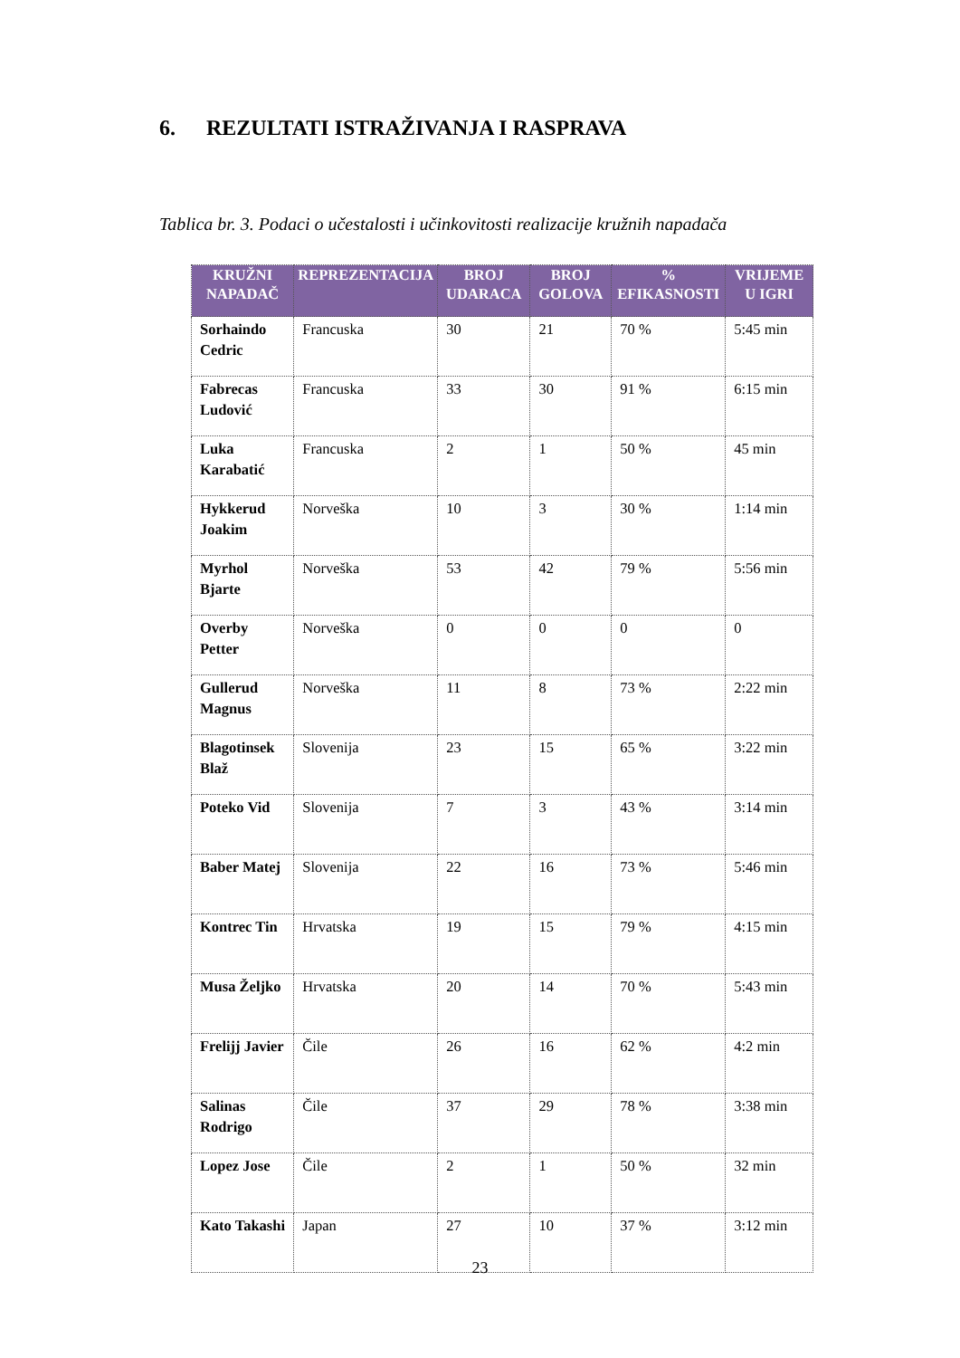6. REZULTATI ISTRAŽIVANJA I RASPRAVA
Tablica br. 3. Podaci o učestalosti i učinkovitosti realizacije kružnih napadača
| KRUŽNI NAPADAČ | REPREZENTACIJA | BROJ UDARACA | BROJ GOLOVA | % EFIKASNOSTI | VRIJEME U IGRI |
| --- | --- | --- | --- | --- | --- |
| Sorhaindo Cedric | Francuska | 30 | 21 | 70 % | 5:45 min |
| Fabrecas Ludović | Francuska | 33 | 30 | 91 % | 6:15 min |
| Luka Karabatić | Francuska | 2 | 1 | 50 % | 45 min |
| Hykkerud Joakim | Norveška | 10 | 3 | 30 % | 1:14 min |
| Myrhol Bjarte | Norveška | 53 | 42 | 79 % | 5:56 min |
| Overby Petter | Norveška | 0 | 0 | 0 | 0 |
| Gullerud Magnus | Norveška | 11 | 8 | 73 % | 2:22 min |
| Blagotinsek Blaž | Slovenija | 23 | 15 | 65 % | 3:22 min |
| Poteko Vid | Slovenija | 7 | 3 | 43 % | 3:14 min |
| Baber Matej | Slovenija | 22 | 16 | 73 % | 5:46 min |
| Kontrec Tin | Hrvatska | 19 | 15 | 79 % | 4:15 min |
| Musa Željko | Hrvatska | 20 | 14 | 70 % | 5:43 min |
| Frelijj Javier | Čile | 26 | 16 | 62 % | 4:2 min |
| Salinas Rodrigo | Čile | 37 | 29 | 78 % | 3:38 min |
| Lopez Jose | Čile | 2 | 1 | 50 % | 32 min |
| Kato Takashi | Japan | 27 | 10 | 37 % | 3:12 min |
23